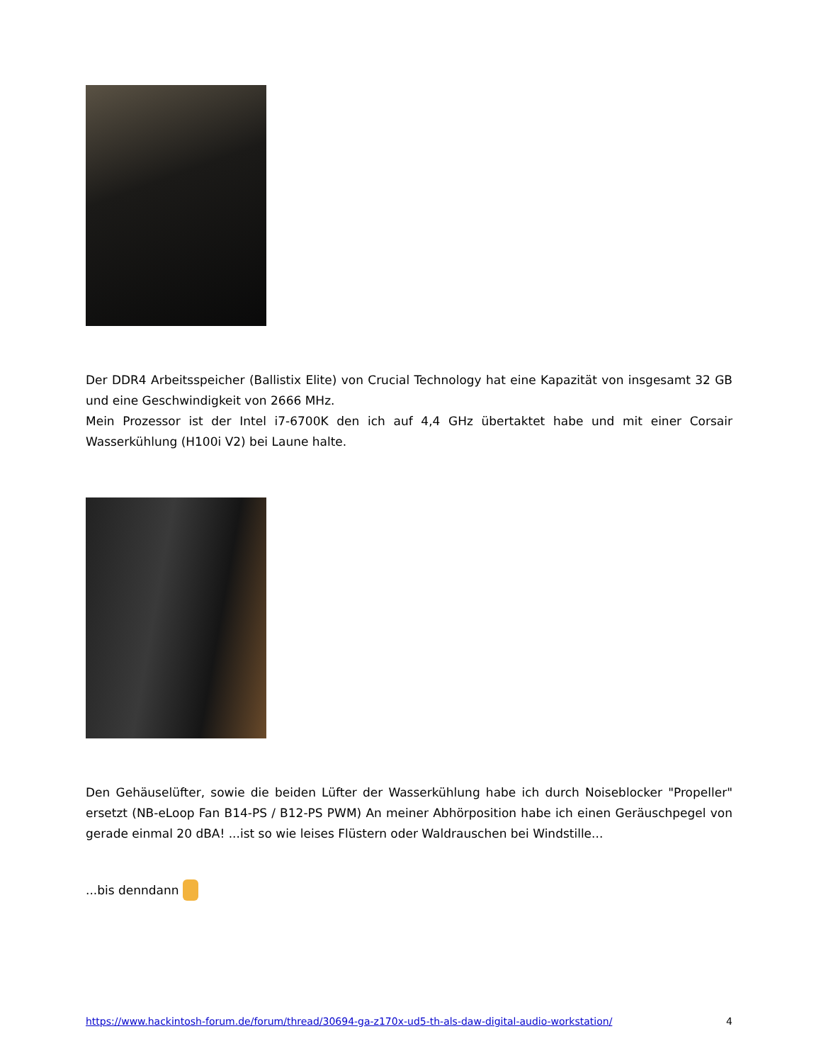Der DDR4 Arbeitsspeicher (Ballistix Elite) von Crucial Technology hat eine Kapazität von insgesamt 32 GB und eine Geschwindigkeit von 2666 MHz.
Mein Prozessor ist der Intel i7-6700K den ich auf 4,4 GHz übertaktet habe und mit einer Corsair Wasserkühlung (H100i V2) bei Laune halte.
Den Gehäuselüfter, sowie die beiden Lüfter der Wasserkühlung habe ich durch Noiseblocker "Propeller" ersetzt (NB-eLoop Fan B14-PS / B12-PS PWM) An meiner Abhörposition habe ich einen Geräuschpegel von gerade einmal 20 dBA! ...ist so wie leises Flüstern oder Waldrauschen bei Windstille...
...bis denndann
https://www.hackintosh-forum.de/forum/thread/30694-ga-z170x-ud5-th-als-daw-digital-audio-workstation/ 4